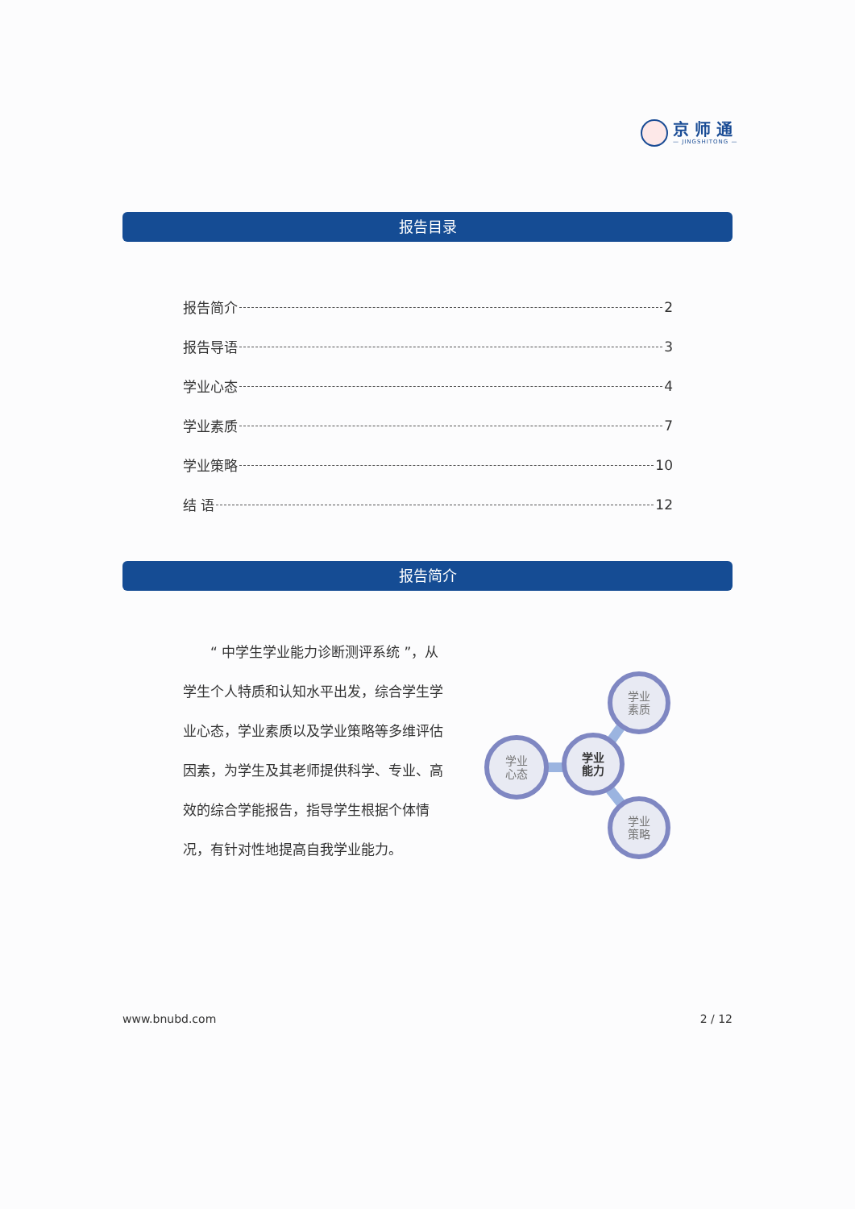京 师 通
— JINGSHITONG —
报告目录
报告简介 2
报告导语 3
学业心态 4
学业素质 7
学业策略 10
结 语 12
报告简介
  “ 中学生学业能力诊断测评系统 ”，从学生个人特质和认知水平出发，综合学生学业心态，学业素质以及学业策略等多维评估因素，为学生及其老师提供科学、专业、高效的综合学能报告，指导学生根据个体情况，有针对性地提高自我学业能力。
学业
心态
学业
能力
学业
素质
学业
策略
www.bnubd.com 2 / 12